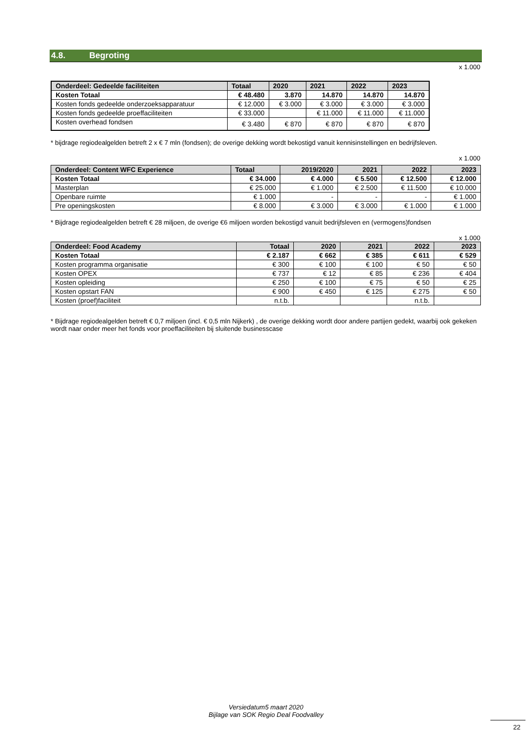4.8. Begroting
x 1.000
| Onderdeel: Gedeelde faciliteiten | Totaal | 2020 | 2021 | 2022 | 2023 |
| --- | --- | --- | --- | --- | --- |
| Kosten Totaal | € 48.480 | 3.870 | 14.870 | 14.870 | 14.870 |
| Kosten fonds gedeelde onderzoeksapparatuur | € 12.000 | € 3.000 | € 3.000 | € 3.000 | € 3.000 |
| Kosten fonds gedeelde proeffaciliteiten | € 33.000 | | € 11.000 | € 11.000 | € 11.000 |
| Kosten overhead fondsen | € 3.480 | € 870 | € 870 | € 870 | € 870 |
* bijdrage regiodealgelden betreft 2 x € 7 mln (fondsen); de overige dekking wordt bekostigd vanuit kennisinstellingen en bedrijfsleven.
x 1.000
| Onderdeel: Content WFC Experience | Totaal | 2019/2020 | 2021 | 2022 | 2023 |
| --- | --- | --- | --- | --- | --- |
| Kosten Totaal | € 34.000 | € 4.000 | € 5.500 | € 12.500 | € 12.000 |
| Masterplan | € 25.000 | € 1.000 | € 2.500 | € 11.500 | € 10.000 |
| Openbare ruimte | € 1.000 | - | - | - | € 1.000 |
| Pre openingskosten | € 8.000 | € 3.000 | € 3.000 | € 1.000 | € 1.000 |
* Bijdrage regiodealgelden betreft € 28 miljoen, de overige €6 miljoen worden bekostigd vanuit bedrijfsleven en (vermogens)fondsen
x 1.000
| Onderdeel: Food Academy | Totaal | 2020 | 2021 | 2022 | 2023 |
| --- | --- | --- | --- | --- | --- |
| Kosten Totaal | € 2.187 | € 662 | € 385 | € 611 | € 529 |
| Kosten programma organisatie | € 300 | € 100 | € 100 | € 50 | € 50 |
| Kosten OPEX | € 737 | € 12 | € 85 | € 236 | € 404 |
| Kosten opleiding | € 250 | € 100 | € 75 | € 50 | € 25 |
| Kosten opstart FAN | € 900 | € 450 | € 125 | € 275 | € 50 |
| Kosten (proef)faciliteit | n.t.b. | | | n.t.b. | |
* Bijdrage regiodealgelden betreft € 0,7 miljoen (incl. € 0,5 mln Nijkerk) , de overige dekking wordt door andere partijen gedekt, waarbij ook gekeken wordt naar onder meer het fonds voor proeffaciliteiten bij sluitende businesscase
Versiedatum5 maart 2020
Bijlage van SOK Regio Deal Foodvalley
22